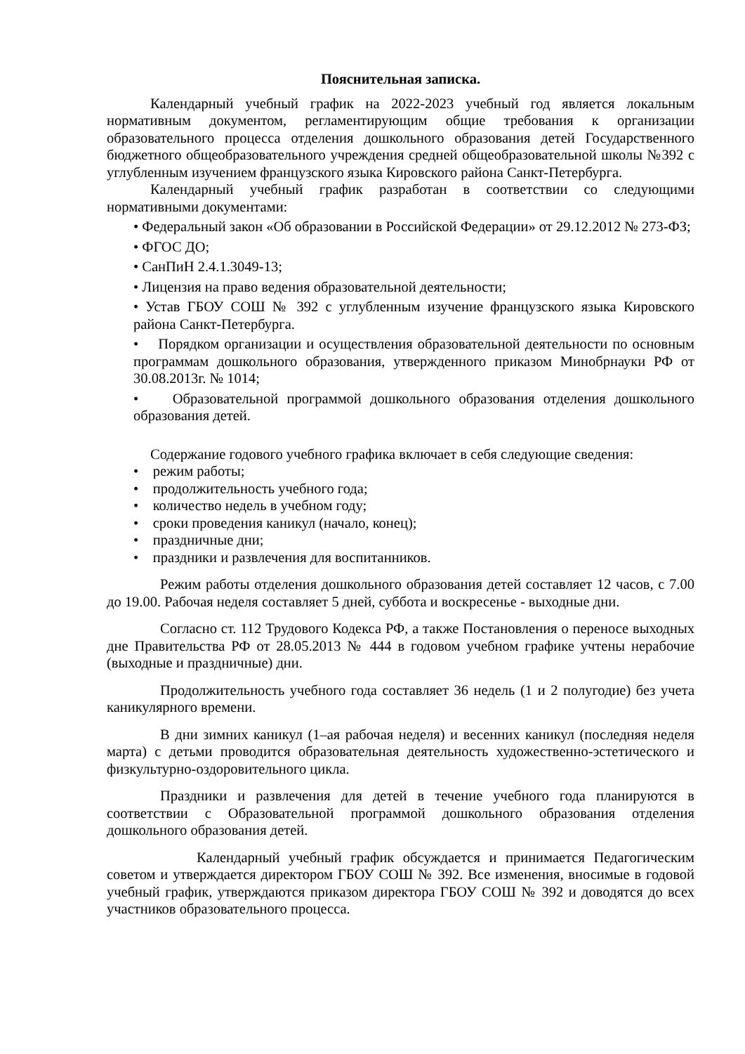Пояснительная записка.
Календарный учебный график на 2022-2023 учебный год является локальным нормативным документом, регламентирующим общие требования к организации образовательного процесса отделения дошкольного образования детей Государственного бюджетного общеобразовательного учреждения средней общеобразовательной школы №392 с углубленным изучением французского языка Кировского района Санкт-Петербурга.
Календарный учебный график разработан в соответствии со следующими нормативными документами:
• Федеральный закон «Об образовании в Российской Федерации» от 29.12.2012 № 273-ФЗ;
• ФГОС ДО;
• СанПиН 2.4.1.3049-13;
• Лицензия на право ведения образовательной деятельности;
• Устав ГБОУ СОШ № 392 с углубленным изучение французского языка Кировского района Санкт-Петербурга.
• Порядком организации и осуществления образовательной деятельности по основным программам дошкольного образования, утвержденного приказом Минобрнауки РФ от 30.08.2013г. № 1014;
• Образовательной программой дошкольного образования отделения дошкольного образования детей.
Содержание годового учебного графика включает в себя следующие сведения:
• режим работы;
• продолжительность учебного года;
• количество недель в учебном году;
• сроки проведения каникул (начало, конец);
• праздничные дни;
• праздники и развлечения для воспитанников.
Режим работы отделения дошкольного образования детей составляет 12 часов, с 7.00 до 19.00. Рабочая неделя составляет 5 дней, суббота и воскресенье - выходные дни.
Согласно ст. 112 Трудового Кодекса РФ, а также Постановления о переносе выходных дне Правительства РФ от 28.05.2013 № 444 в годовом учебном графике учтены нерабочие (выходные и праздничные) дни.
Продолжительность учебного года составляет 36 недель (1 и 2 полугодие) без учета каникулярного времени.
В дни зимних каникул (1–ая рабочая неделя) и весенних каникул (последняя неделя марта) с детьми проводится образовательная деятельность художественно-эстетического и физкультурно-оздоровительного цикла.
Праздники и развлечения для детей в течение учебного года планируются в соответствии с Образовательной программой дошкольного образования отделения дошкольного образования детей.
Календарный учебный график обсуждается и принимается Педагогическим советом и утверждается директором ГБОУ СОШ № 392. Все изменения, вносимые в годовой учебный график, утверждаются приказом директора ГБОУ СОШ № 392 и доводятся до всех участников образовательного процесса.